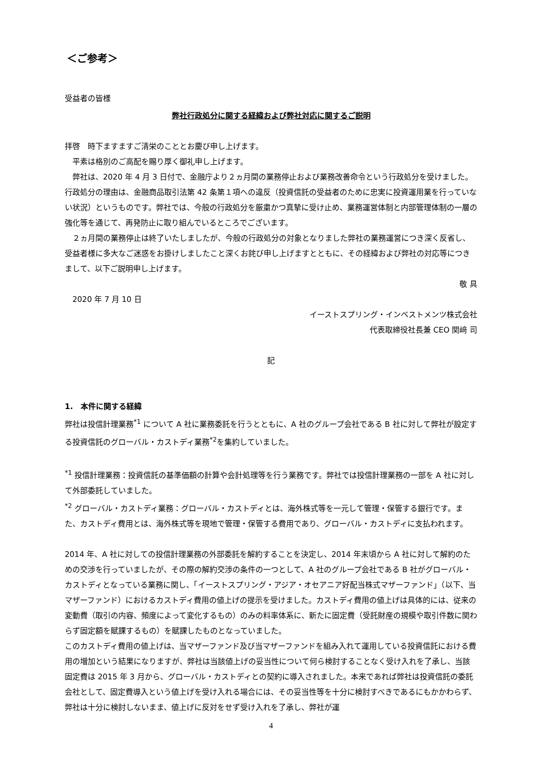＜ご参考＞
受益者の皆様
弊社行政処分に関する経緯および弊社対応に関するご説明
拝啓　時下ますますご清栄のこととお慶び申し上げます。
平素は格別のご高配を賜り厚く御礼申し上げます。
弊社は、2020 年 4 月 3 日付で、金融庁より２ヵ月間の業務停止および業務改善命令という行政処分を受けました。行政処分の理由は、金融商品取引法第 42 条第１項への違反（投資信託の受益者のために忠実に投資運用業を行っていない状況）というものです。弊社では、今般の行政処分を厳粛かつ真摯に受け止め、業務運営体制と内部管理体制の一層の強化等を通じて、再発防止に取り組んでいるところでございます。
２ヵ月間の業務停止は終了いたしましたが、今般の行政処分の対象となりました弊社の業務運営につき深く反省し、受益者様に多大なご迷惑をお掛けしましたこと深くお詫び申し上げますとともに、その経緯および弊社の対応等につきまして、以下ご説明申し上げます。
敬 具
2020 年 7 月 10 日
イーストスプリング・インベストメンツ株式会社
代表取締役社長兼 CEO 関﨑 司
記
1.　本件に関する経緯
弊社は投信計理業務<sup>*1</sup> について A 社に業務委託を行うとともに、A 社のグループ会社である B 社に対して弊社が設定する投資信託のグローバル・カストディ業務<sup>*2</sup>を集約していました。
<sup>*1</sup> 投信計理業務：投資信託の基準価額の計算や会計処理等を行う業務です。弊社では投信計理業務の一部を A 社に対して外部委託していました。
<sup>*2</sup> グローバル・カストディ業務：グローバル・カストディとは、海外株式等を一元して管理・保管する銀行です。また、カストディ費用とは、海外株式等を現地で管理・保管する費用であり、グローバル・カストディに支払われます。
2014 年、A 社に対しての投信計理業務の外部委託を解約することを決定し、2014 年末頃から A 社に対して解約のための交渉を行っていましたが、その際の解約交渉の条件の一つとして、A 社のグループ会社である B 社がグローバル・カストディとなっている業務に関し、「イーストスプリング・アジア・オセアニア好配当株式マザーファンド」（以下、当マザーファンド）におけるカストディ費用の値上げの提示を受けました。カストディ費用の値上げは具体的には、従来の変動費（取引の内容、頻度によって変化するもの）のみの料率体系に、新たに固定費（受託財産の規模や取引件数に関わらず固定額を賦課するもの）を賦課したものとなっていました。
このカストディ費用の値上げは、当マザーファンド及び当マザーファンドを組み入れて運用している投資信託における費用の増加という結果になりますが、弊社は当該値上げの妥当性について何ら検討することなく受け入れを了承し、当該固定費は 2015 年 3 月から、グローバル・カストディとの契約に導入されました。本来であれば弊社は投資信託の委託会社として、固定費導入という値上げを受け入れる場合には、その妥当性等を十分に検討すべきであるにもかかわらず、弊社は十分に検討しないまま、値上げに反対をせず受け入れを了承し、弊社が運
4